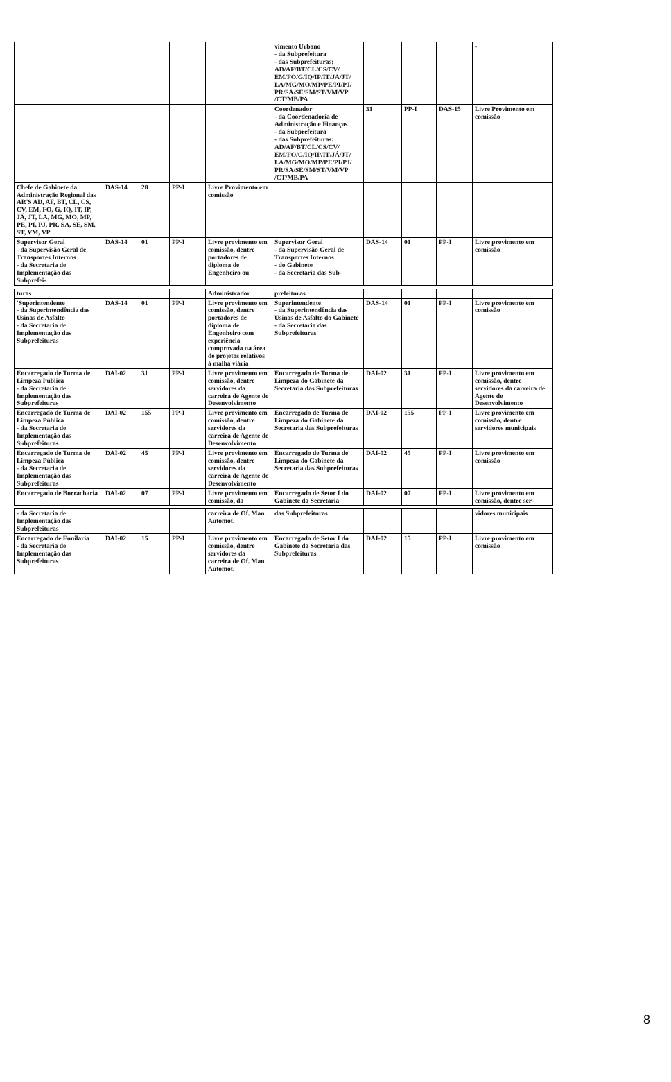| | | | | | vimento Urbano - da Subprefeitura - das Subprefeituras: AD/AF/BT/CL/CS/CV/ EM/FO/G/IQ/IP/IT/JÁ/JT/ LA/MG/MO/MP/PE/PI/PJ/ PR/SA/SE/SM/ST/VM/VP /CT/MB/PA | | | | - |
| | | | | | Coordenador - da Coordenadoria de Administração e Finanças - da Subprefeitura - das Subprefeituras: AD/AF/BT/CL/CS/CV/ EM/FO/G/IQ/IP/IT/JÁ/JT/ LA/MG/MO/MP/PE/PI/PJ/ PR/SA/SE/SM/ST/VM/VP /CT/MB/PA | 31 | PP-I | DAS-15 | Livre Provimento em comissão |
| Chefe de Gabinete da Administração Regional das AR'S AD, AF, BT, CL, CS, CV, EM, FO, G, IQ, IT, IP, JÁ, JT, LA, MG, MO, MP, PE, PI, PJ, PR, SA, SE, SM, ST, VM, VP | DAS-14 | 28 | PP-I | Livre Provimento em comissão | | | | | |
| Supervisor Geral - da Supervisão Geral de Transportes Internos - da Secretaria de Implementação das Subprefei- | DAS-14 | 01 | PP-I | Livre provimento em comissão, dentre portadores de diploma de Engenheiro ou | Supervisor Geral - da Supervisão Geral de Transportes Internos - do Gabinete - da Secretaria das Sub- | DAS-14 | 01 | PP-I | Livre provimento em comissão |
| turas | | | | Administrador | prefeituras | | | | |
| 'Superintendente - da Superintendência das Usinas de Asfalto - da Secretaria de Implementação das Subprefeituras | DAS-14 | 01 | PP-I | Livre provimento em comissão, dentre portadores de diploma de Engenheiro com experiência comprovada na área de projetos relativos à malha viária | Superintendente - da Superintendência das Usinas de Asfalto do Gabinete - da Secretaria das Subprefeituras | DAS-14 | 01 | PP-I | Livre provimento em comissão |
| Encarregado de Turma de Limpeza Pública - da Secretaria de Implementação das Subprefeituras | DAI-02 | 31 | PP-I | Livre provimento em comissão, dentre servidores da carreira de Agente de Desenvolvimento | Encarregado de Turma de Limpeza do Gabinete da Secretaria das Subprefeituras | DAI-02 | 31 | PP-I | Livre provimento em comissão, dentre servidores da carreira de Agente de Desenvolvimento |
| Encarregado de Turma de Limpeza Pública - da Secretaria de Implementação das Subprefeituras | DAI-02 | 155 | PP-I | Livre provimento em comissão, dentre servidores da carreira de Agente de Desenvolvimento | Encarregado de Turma de Limpeza do Gabinete da Secretaria das Subprefeituras | DAI-02 | 155 | PP-I | Livre provimento em comissão, dentre servidores municipais |
| Encarregado de Turma de Limpeza Pública - da Secretaria de Implementação das Subprefeituras | DAI-02 | 45 | PP-I | Livre provimento em comissão, dentre servidores da carreira de Agente de Desenvolvimento | Encarregado de Turma de Limpeza do Gabinete da Secretaria das Subprefeituras | DAI-02 | 45 | PP-I | Livre provimento em comissão |
| Encarregado de Borracharia | DAI-02 | 07 | PP-I | Livre provimento em comissão, da | Encarregado de Setor I do Gabinete da Secretaria | DAI-02 | 07 | PP-I | Livre provimento em comissão, dentre ser- |
| - da Secretaria de Implementação das Subprefeituras | | | | carreira de Of. Man. Automot. | das Subprefeituras | | | | vidores municipais |
| Encarregado de Funilaria - da Secretaria de Implementação das Subprefeituras | DAI-02 | 15 | PP-I | Livre provimento em comissão, dentre servidores da carreira de Of. Man. Automot. | Encarregado de Setor I do Gabinete da Secretaria das Subprefeituras | DAI-02 | 15 | PP-I | Livre provimento em comissão |
8